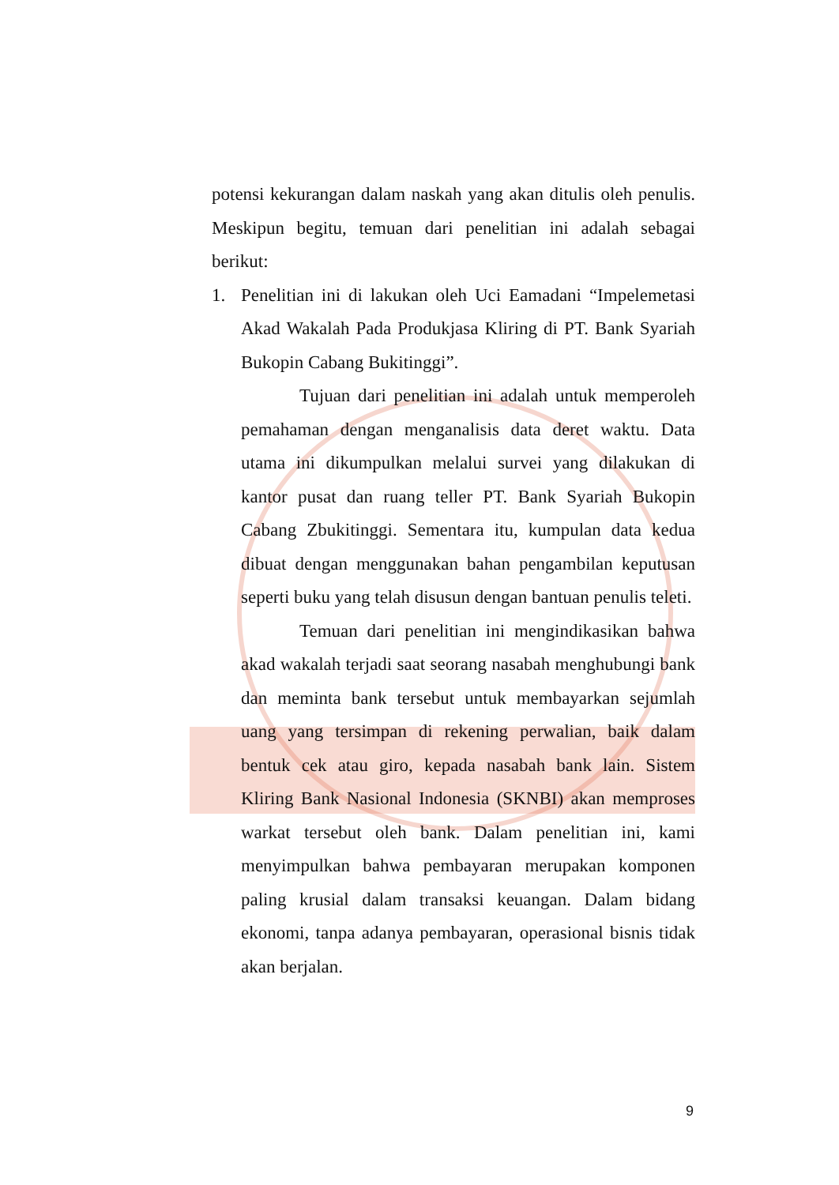potensi kekurangan dalam naskah yang akan ditulis oleh penulis. Meskipun begitu, temuan dari penelitian ini adalah sebagai berikut:
1. Penelitian ini di lakukan oleh Uci Eamadani “Impelemetasi Akad Wakalah Pada Produkjasa Kliring di PT. Bank Syariah Bukopin Cabang Bukitinggi”.
Tujuan dari penelitian ini adalah untuk memperoleh pemahaman dengan menganalisis data deret waktu. Data utama ini dikumpulkan melalui survei yang dilakukan di kantor pusat dan ruang teller PT. Bank Syariah Bukopin Cabang Zbukitinggi. Sementara itu, kumpulan data kedua dibuat dengan menggunakan bahan pengambilan keputusan seperti buku yang telah disusun dengan bantuan penulis teleti.
Temuan dari penelitian ini mengindikasikan bahwa akad wakalah terjadi saat seorang nasabah menghubungi bank dan meminta bank tersebut untuk membayarkan sejumlah uang yang tersimpan di rekening perwalian, baik dalam bentuk cek atau giro, kepada nasabah bank lain. Sistem Kliring Bank Nasional Indonesia (SKNBI) akan memproses warkat tersebut oleh bank. Dalam penelitian ini, kami menyimpulkan bahwa pembayaran merupakan komponen paling krusial dalam transaksi keuangan. Dalam bidang ekonomi, tanpa adanya pembayaran, operasional bisnis tidak akan berjalan.
9